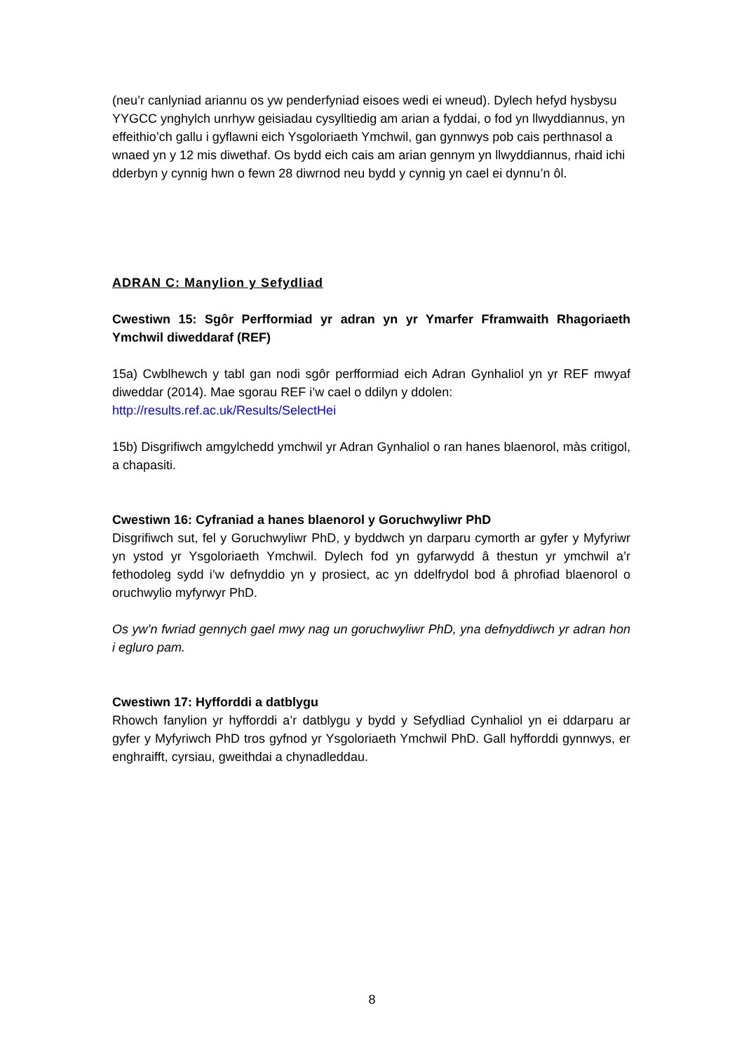(neu’r canlyniad ariannu os yw penderfyniad eisoes wedi ei wneud). Dylech hefyd hysbysu YYGCC ynghylch unrhyw geisiadau cysylltiedig am arian a fyddai, o fod yn llwyddiannus, yn effeithio’ch gallu i gyflawni eich Ysgoloriaeth Ymchwil, gan gynnwys pob cais perthnasol a wnaed yn y 12 mis diwethaf. Os bydd eich cais am arian gennym yn llwyddiannus, rhaid ichi dderbyn y cynnig hwn o fewn 28 diwrnod neu bydd y cynnig yn cael ei dynnu’n ôl.
ADRAN C: Manylion y Sefydliad
Cwestiwn 15: Sgôr Perfformiad yr adran yn yr Ymarfer Fframwaith Rhagoriaeth Ymchwil diweddaraf (REF)
15a) Cwblhewch y tabl gan nodi sgôr perfformiad eich Adran Gynhaliol yn yr REF mwyaf diweddar (2014). Mae sgorau REF i’w cael o ddilyn y ddolen:
http://results.ref.ac.uk/Results/SelectHei
15b) Disgrifiwch amgylchedd ymchwil yr Adran Gynhaliol o ran hanes blaenorol, màs critigol, a chapasiti.
Cwestiwn 16: Cyfraniad a hanes blaenorol y Goruchwyliwr PhD
Disgrifiwch sut, fel y Goruchwyliwr PhD, y byddwch yn darparu cymorth ar gyfer y Myfyriwr yn ystod yr Ysgoloriaeth Ymchwil. Dylech fod yn gyfarwydd â thestun yr ymchwil a’r fethodoleg sydd i’w defnyddio yn y prosiect, ac yn ddelfrydol bod â phrofiad blaenorol o oruchwylio myfyrwyr PhD.
Os yw’n fwriad gennych gael mwy nag un goruchwyliwr PhD, yna defnyddiwch yr adran hon i egluro pam.
Cwestiwn 17: Hyfforddi a datblygu
Rhowch fanylion yr hyfforddi a’r datblygu y bydd y Sefydliad Cynhaliol yn ei ddarparu ar gyfer y Myfyriwch PhD tros gyfnod yr Ysgoloriaeth Ymchwil PhD. Gall hyfforddi gynnwys, er enghraifft, cyrsiau, gweithdai a chynadleddau.
8